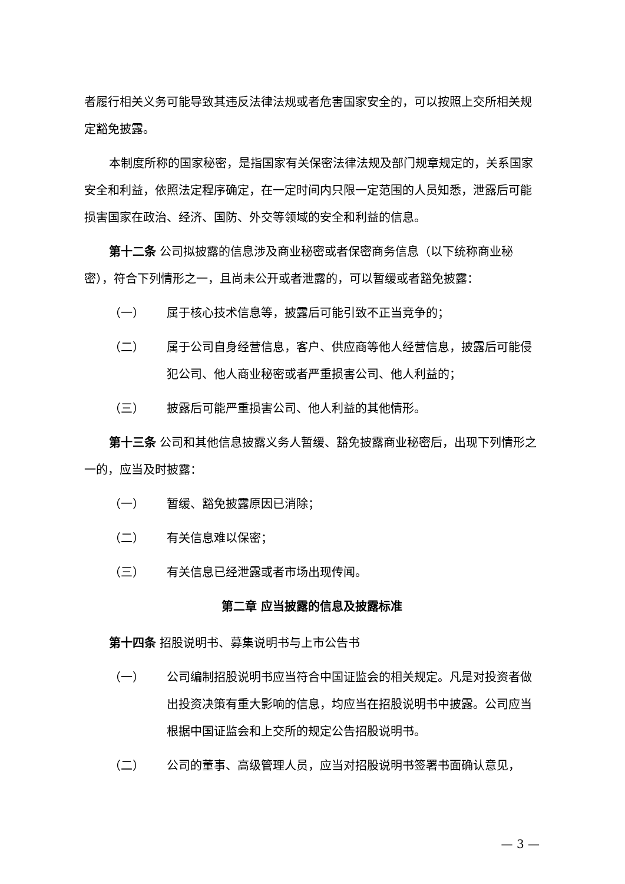者履行相关义务可能导致其违反法律法规或者危害国家安全的，可以按照上交所相关规定豁免披露。
本制度所称的国家秘密，是指国家有关保密法律法规及部门规章规定的，关系国家安全和利益，依照法定程序确定，在一定时间内只限一定范围的人员知悉，泄露后可能损害国家在政治、经济、国防、外交等领域的安全和利益的信息。
第十二条 公司拟披露的信息涉及商业秘密或者保密商务信息（以下统称商业秘密），符合下列情形之一，且尚未公开或者泄露的，可以暂缓或者豁免披露：
（一） 属于核心技术信息等，披露后可能引致不正当竞争的；
（二） 属于公司自身经营信息，客户、供应商等他人经营信息，披露后可能侵犯公司、他人商业秘密或者严重损害公司、他人利益的；
（三） 披露后可能严重损害公司、他人利益的其他情形。
第十三条 公司和其他信息披露义务人暂缓、豁免披露商业秘密后，出现下列情形之一的，应当及时披露：
（一） 暂缓、豁免披露原因已消除；
（二） 有关信息难以保密；
（三） 有关信息已经泄露或者市场出现传闻。
第二章 应当披露的信息及披露标准
第十四条 招股说明书、募集说明书与上市公告书
（一） 公司编制招股说明书应当符合中国证监会的相关规定。凡是对投资者做出投资决策有重大影响的信息，均应当在招股说明书中披露。公司应当根据中国证监会和上交所的规定公告招股说明书。
（二） 公司的董事、高级管理人员，应当对招股说明书签署书面确认意见，
— 3 —